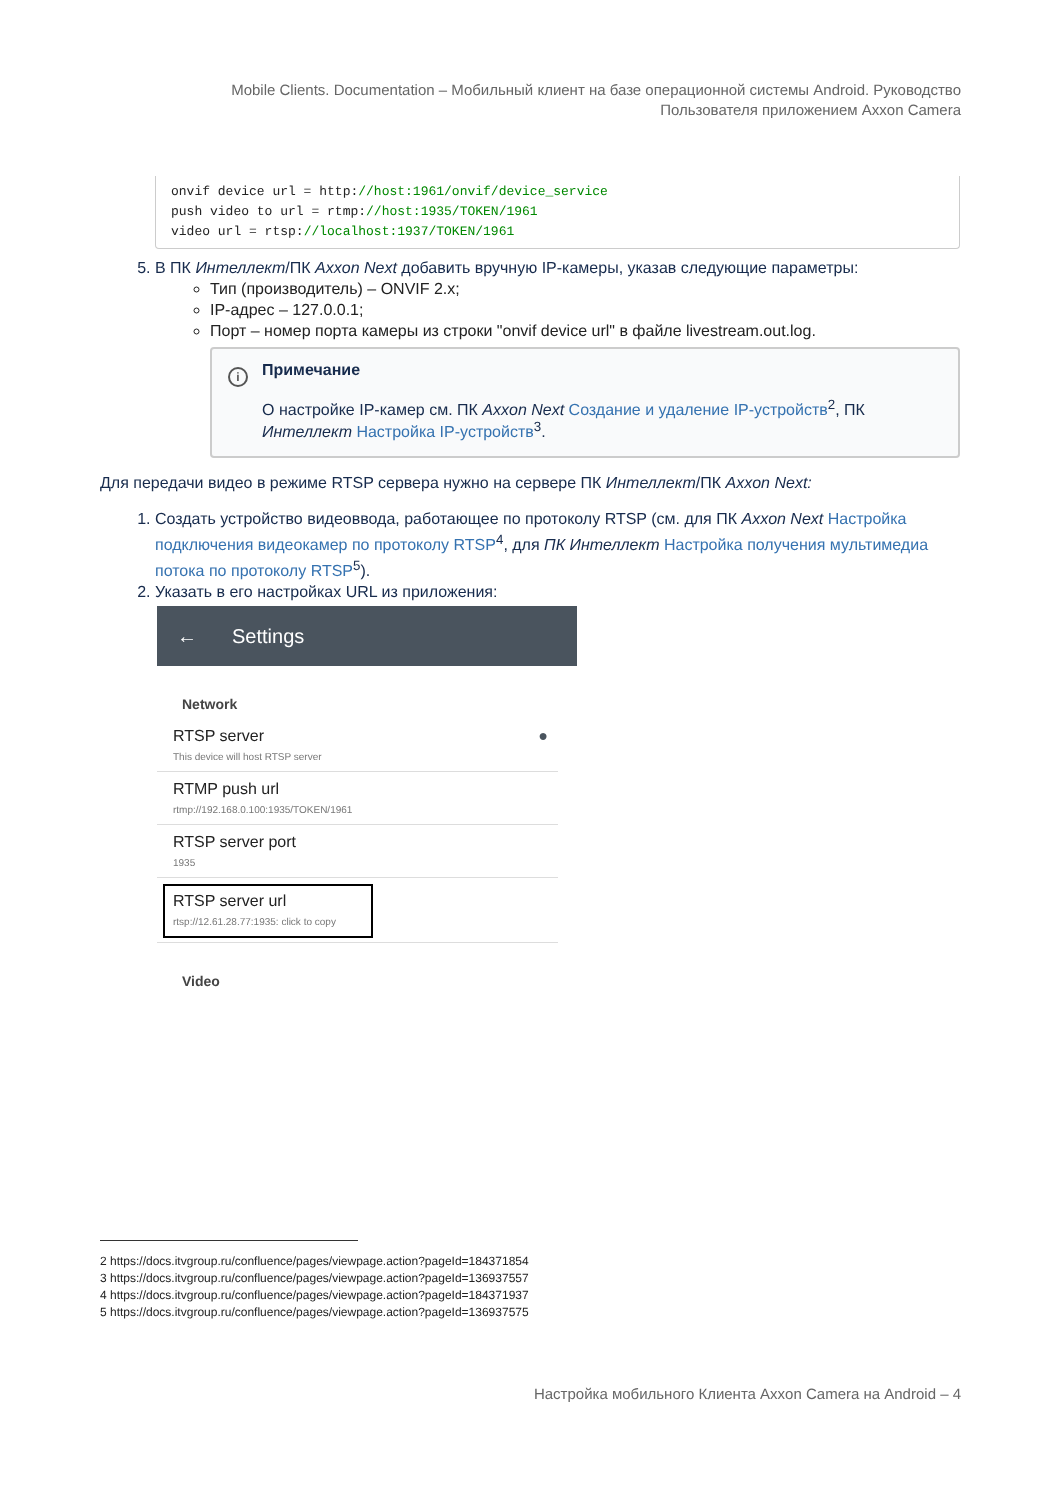Mobile Clients. Documentation – Мобильный клиент на базе операционной системы Android. Руководство Пользователя приложением Axxon Camera
onvif device url = http://host:1961/onvif/device_service
push video to url = rtmp://host:1935/TOKEN/1961
video url = rtsp://localhost:1937/TOKEN/1961
5. В ПК Интеллект/ПК Axxon Next добавить вручную IP-камеры, указав следующие параметры:
Тип (производитель) – ONVIF 2.x;
IP-адрес – 127.0.0.1;
Порт – номер порта камеры из строки "onvif device url" в файле livestream.out.log.
i
Примечание
О настройке IP-камер см. ПК Axxon Next Создание и удаление IP-устройств<sup>2</sup>, ПК Интеллект Настройка IP-устройств<sup>3</sup>.
Для передачи видео в режиме RTSP сервера нужно на сервере ПК Интеллект/ПК Axxon Next:
1. Создать устройство видеоввода, работающее по протоколу RTSP (см. для ПК Axxon Next Настройка подключения видеокамер по протоколу RTSP<sup>4</sup>, для ПК Интеллект Настройка получения мультимедиа потока по протоколу RTSP<sup>5</sup>).
2. Указать в его настройках URL из приложения:
← Settings
Network
RTSP server ●
This device will host RTSP server
RTMP push url
rtmp://192.168.0.100:1935/TOKEN/1961
RTSP server port
1935
RTSP server url
rtsp://12.61.28.77:1935: click to copy
Video
2 https://docs.itvgroup.ru/confluence/pages/viewpage.action?pageId=184371854
3 https://docs.itvgroup.ru/confluence/pages/viewpage.action?pageId=136937557
4 https://docs.itvgroup.ru/confluence/pages/viewpage.action?pageId=184371937
5 https://docs.itvgroup.ru/confluence/pages/viewpage.action?pageId=136937575
Настройка мобильного Клиента Axxon Camera на Android – 4